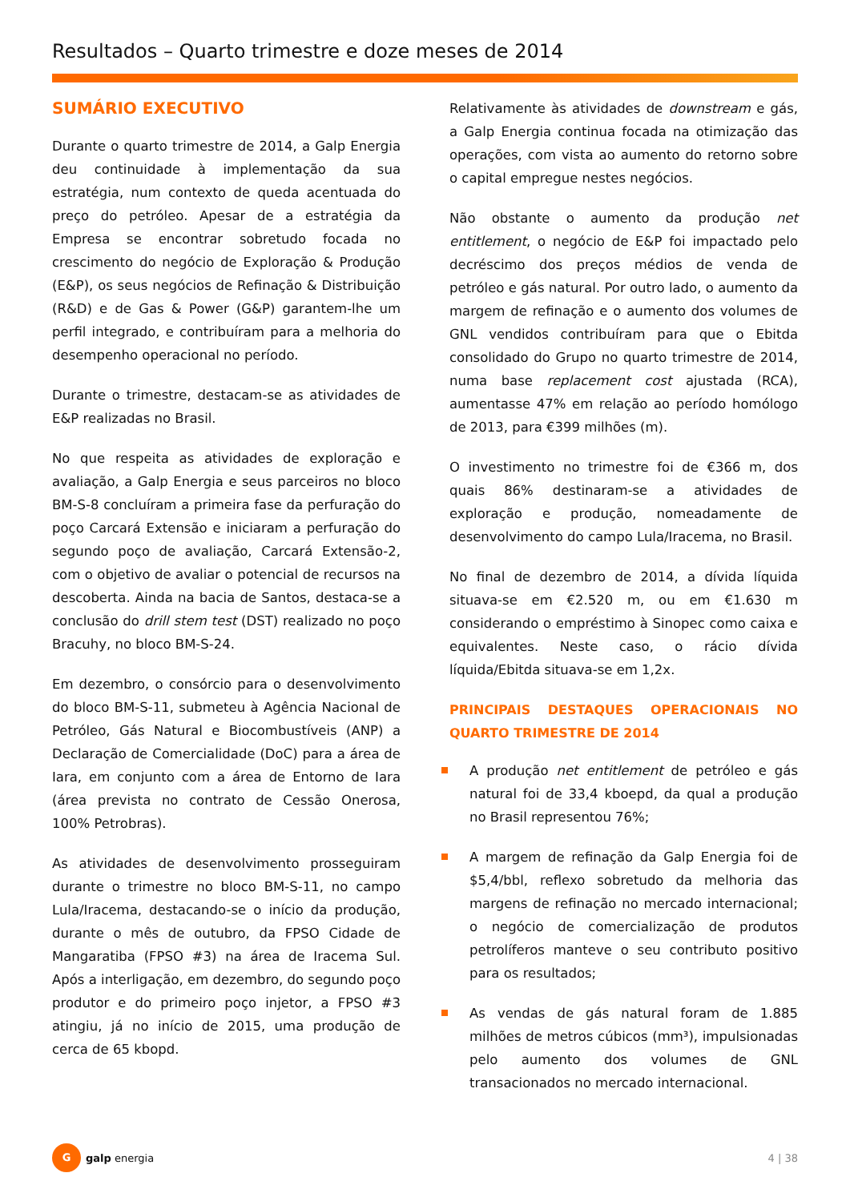Resultados – Quarto trimestre e doze meses de 2014
SUMÁRIO EXECUTIVO
Durante o quarto trimestre de 2014, a Galp Energia deu continuidade à implementação da sua estratégia, num contexto de queda acentuada do preço do petróleo. Apesar de a estratégia da Empresa se encontrar sobretudo focada no crescimento do negócio de Exploração & Produção (E&P), os seus negócios de Refinação & Distribuição (R&D) e de Gas & Power (G&P) garantem-lhe um perfil integrado, e contribuíram para a melhoria do desempenho operacional no período.
Durante o trimestre, destacam-se as atividades de E&P realizadas no Brasil.
No que respeita as atividades de exploração e avaliação, a Galp Energia e seus parceiros no bloco BM-S-8 concluíram a primeira fase da perfuração do poço Carcará Extensão e iniciaram a perfuração do segundo poço de avaliação, Carcará Extensão-2, com o objetivo de avaliar o potencial de recursos na descoberta. Ainda na bacia de Santos, destaca-se a conclusão do drill stem test (DST) realizado no poço Bracuhy, no bloco BM-S-24.
Em dezembro, o consórcio para o desenvolvimento do bloco BM-S-11, submeteu à Agência Nacional de Petróleo, Gás Natural e Biocombustíveis (ANP) a Declaração de Comercialidade (DoC) para a área de Iara, em conjunto com a área de Entorno de Iara (área prevista no contrato de Cessão Onerosa, 100% Petrobras).
As atividades de desenvolvimento prosseguiram durante o trimestre no bloco BM-S-11, no campo Lula/Iracema, destacando-se o início da produção, durante o mês de outubro, da FPSO Cidade de Mangaratiba (FPSO #3) na área de Iracema Sul. Após a interligação, em dezembro, do segundo poço produtor e do primeiro poço injetor, a FPSO #3 atingiu, já no início de 2015, uma produção de cerca de 65 kbopd.
Relativamente às atividades de downstream e gás, a Galp Energia continua focada na otimização das operações, com vista ao aumento do retorno sobre o capital empregue nestes negócios.
Não obstante o aumento da produção net entitlement, o negócio de E&P foi impactado pelo decréscimo dos preços médios de venda de petróleo e gás natural. Por outro lado, o aumento da margem de refinação e o aumento dos volumes de GNL vendidos contribuíram para que o Ebitda consolidado do Grupo no quarto trimestre de 2014, numa base replacement cost ajustada (RCA), aumentasse 47% em relação ao período homólogo de 2013, para €399 milhões (m).
O investimento no trimestre foi de €366 m, dos quais 86% destinaram-se a atividades de exploração e produção, nomeadamente de desenvolvimento do campo Lula/Iracema, no Brasil.
No final de dezembro de 2014, a dívida líquida situava-se em €2.520 m, ou em €1.630 m considerando o empréstimo à Sinopec como caixa e equivalentes. Neste caso, o rácio dívida líquida/Ebitda situava-se em 1,2x.
PRINCIPAIS DESTAQUES OPERACIONAIS NO QUARTO TRIMESTRE DE 2014
A produção net entitlement de petróleo e gás natural foi de 33,4 kboepd, da qual a produção no Brasil representou 76%;
A margem de refinação da Galp Energia foi de $5,4/bbl, reflexo sobretudo da melhoria das margens de refinação no mercado internacional; o negócio de comercialização de produtos petrolíferos manteve o seu contributo positivo para os resultados;
As vendas de gás natural foram de 1.885 milhões de metros cúbicos (mm³), impulsionadas pelo aumento dos volumes de GNL transacionados no mercado internacional.
G
galp energia
4 | 38